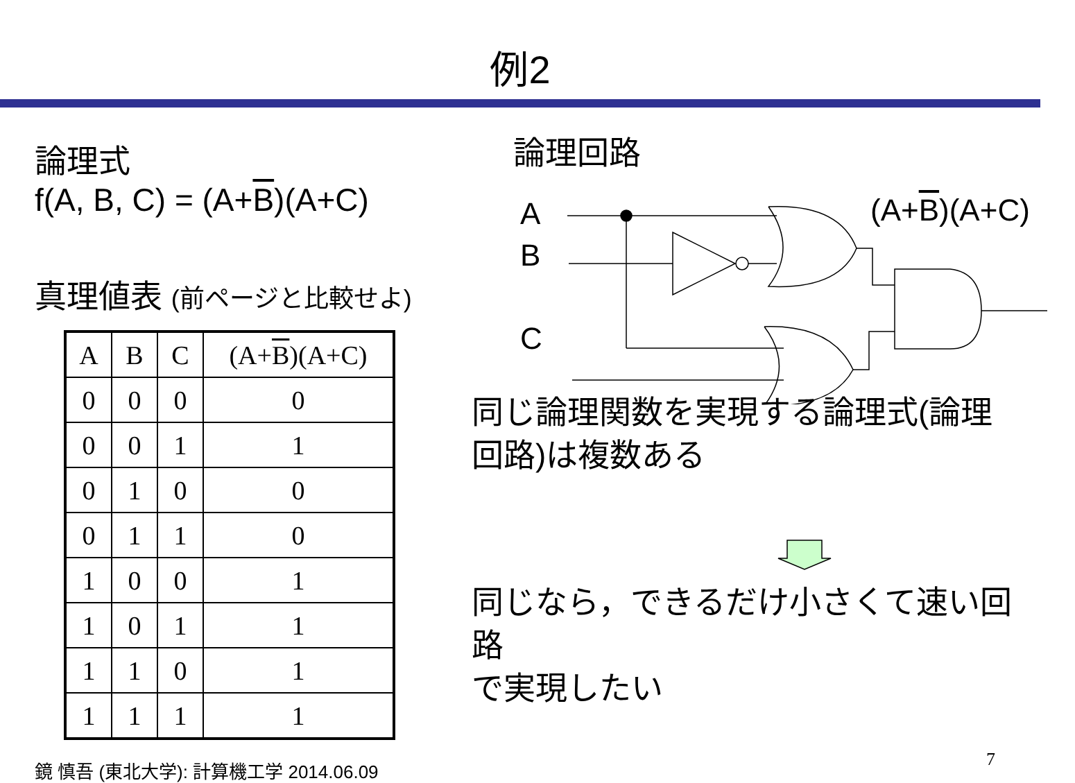例2
論理式
f(A, B, C) = (A+B)(A+C)
真理値表 (前ページと比較せよ)
| A | B | C | (A+ B )(A+C) |
| --- | --- | --- | --- |
| 0 | 0 | 0 | 0 |
| 0 | 0 | 1 | 1 |
| 0 | 1 | 0 | 0 |
| 0 | 1 | 1 | 0 |
| 1 | 0 | 0 | 1 |
| 1 | 0 | 1 | 1 |
| 1 | 1 | 0 | 1 |
| 1 | 1 | 1 | 1 |
鏡 慎吾 (東北大学): 計算機工学 2014.06.09
論理回路
A
B
C
(A+B)(A+C)
同じ論理関数を実現する論理式(論理
回路)は複数ある
同じなら，できるだけ小さくて速い回路
で実現したい
7